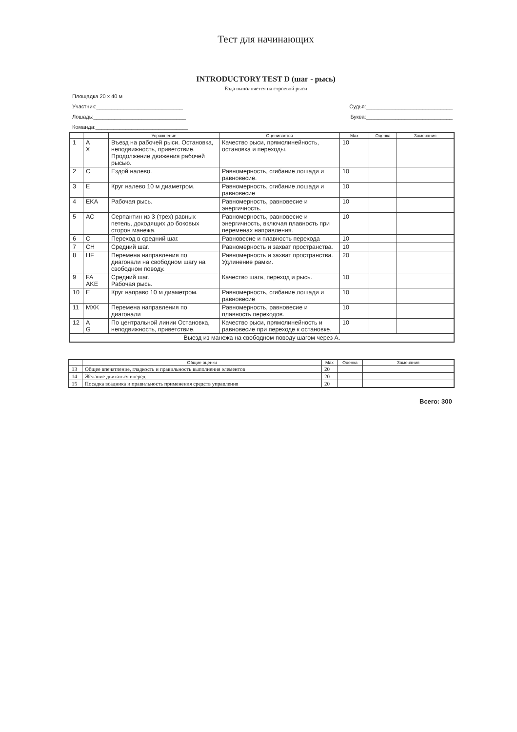Тест для начинающих
INTRODUCTORY TEST D (шаг - рысь)
Езда выполняется на строевой рыси
Площадка 20 х 40 м
Участник:_____________________________ Судья:_____________________________
Лошадь:_______________________________ Буква:_____________________________
Команда:_______________________________
| | | Упражнение | Оценивается | Max | Оценка | Замечания |
| --- | --- | --- | --- | --- | --- | --- |
| 1 | A X | Въезд на рабочей рыси. Остановка, неподвижность, приветствие. Продолжение движения рабочей рысью. | Качество рыси, прямолинейность, остановка и переходы. | 10 | | |
| 2 | C | Ездой налево. | Равномерность, сгибание лошади и равновесие. | 10 | | |
| 3 | E | Круг налево 10 м диаметром. | Равномерность, сгибание лошади и равновесие | 10 | | |
| 4 | EKA | Рабочая рысь. | Равномерность, равновесие и энергичность. | 10 | | |
| 5 | AC | Серпантин из 3 (трех) равных петель, доходящих до боковых сторон манежа. | Равномерность, равновесие и энергичность, включая плавность при переменах направления. | 10 | | |
| 6 | C | Переход в средний шаг. | Равновесие и плавность перехода | 10 | | |
| 7 | CH | Средний шаг. | Равномерность и захват пространства. | 10 | | |
| 8 | HF | Перемена направления по диагонали на свободном шагу на свободном поводу. | Равномерность и захват пространства. Удлинение рамки. | 20 | | |
| 9 | FA AKE | Средний шаг. Рабочая рысь. | Качество шага, переход и рысь. | 10 | | |
| 10 | E | Круг направо 10 м диаметром. | Равномерность, сгибание лошади и равновесие | 10 | | |
| 11 | MXK | Перемена направления по диагонали | Равномерность, равновесие и плавность переходов. | 10 | | |
| 12 | A G | По центральной линии Остановка, неподвижность, приветствие. | Качество рыси, прямолинейность и равновесие при переходе к остановке. | 10 | | |
| Выезд из манежа на свободном поводу шагом через А. | | | | | | |
| | Общие оценки | Max | Оценка | Замечания |
| --- | --- | --- | --- | --- |
| 13 | Общее впечатление, гладкость и правильность выполнения элементов | 20 | | |
| 14 | Желание двигаться вперед | 20 | | |
| 15 | Посадка всадника и правильность применения средств управления | 20 | | |
Всего: 300